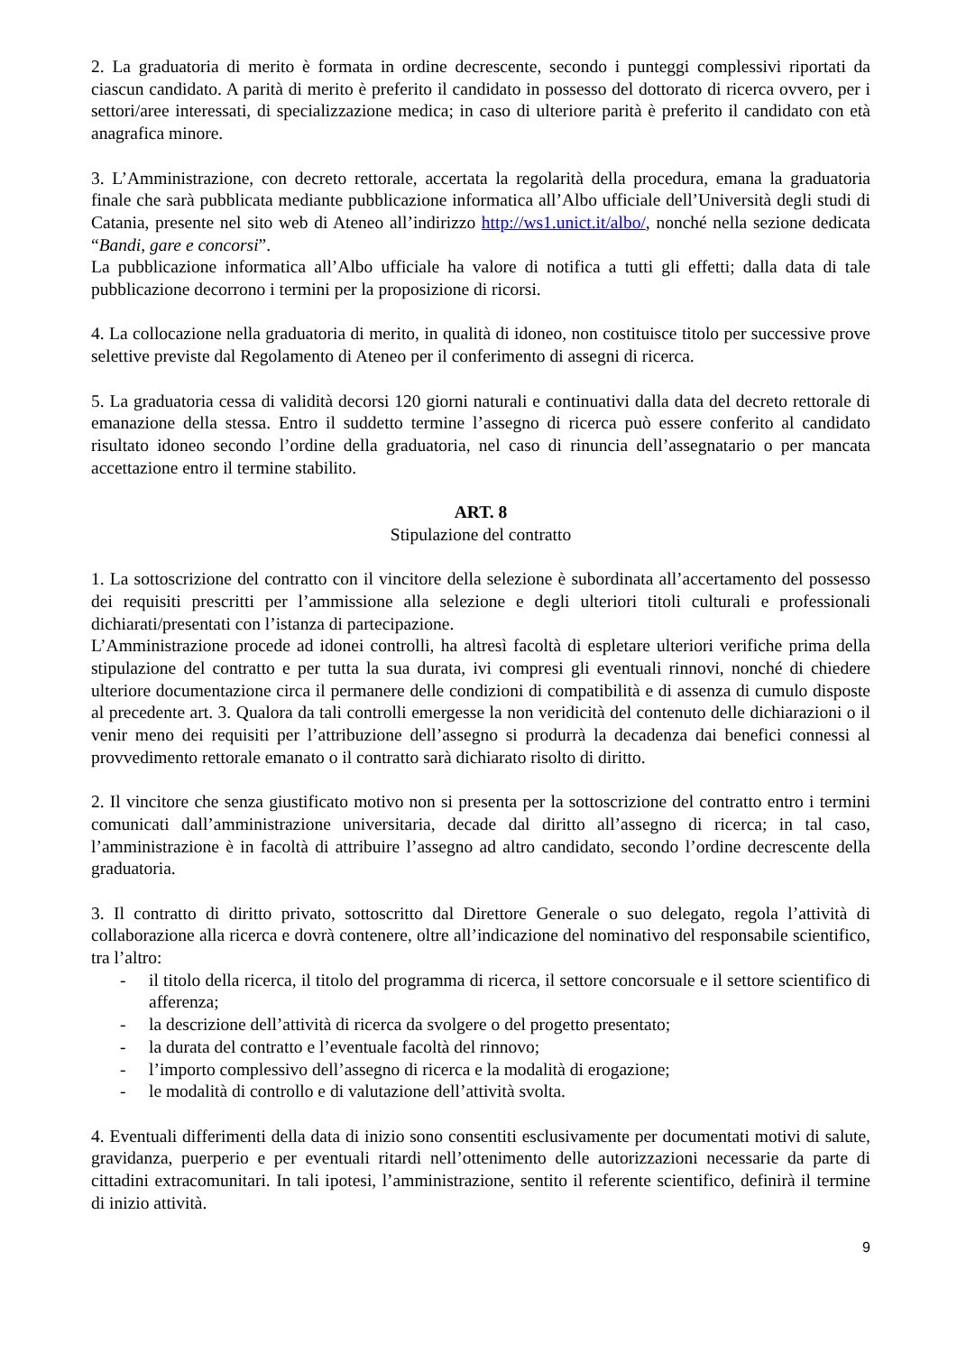2. La graduatoria di merito è formata in ordine decrescente, secondo i punteggi complessivi riportati da ciascun candidato. A parità di merito è preferito il candidato in possesso del dottorato di ricerca ovvero, per i settori/aree interessati, di specializzazione medica; in caso di ulteriore parità è preferito il candidato con età anagrafica minore.
3. L’Amministrazione, con decreto rettorale, accertata la regolarità della procedura, emana la graduatoria finale che sarà pubblicata mediante pubblicazione informatica all’Albo ufficiale dell’Università degli studi di Catania, presente nel sito web di Ateneo all’indirizzo http://ws1.unict.it/albo/, nonché nella sezione dedicata “Bandi, gare e concorsi”.
La pubblicazione informatica all’Albo ufficiale ha valore di notifica a tutti gli effetti; dalla data di tale pubblicazione decorrono i termini per la proposizione di ricorsi.
4. La collocazione nella graduatoria di merito, in qualità di idoneo, non costituisce titolo per successive prove selettive previste dal Regolamento di Ateneo per il conferimento di assegni di ricerca.
5. La graduatoria cessa di validità decorsi 120 giorni naturali e continuativi dalla data del decreto rettorale di emanazione della stessa. Entro il suddetto termine l’assegno di ricerca può essere conferito al candidato risultato idoneo secondo l’ordine della graduatoria, nel caso di rinuncia dell’assegnatario o per mancata accettazione entro il termine stabilito.
ART. 8
Stipulazione del contratto
1. La sottoscrizione del contratto con il vincitore della selezione è subordinata all’accertamento del possesso dei requisiti prescritti per l’ammissione alla selezione e degli ulteriori titoli culturali e professionali dichiarati/presentati con l’istanza di partecipazione.
L’Amministrazione procede ad idonei controlli, ha altresì facoltà di espletare ulteriori verifiche prima della stipulazione del contratto e per tutta la sua durata, ivi compresi gli eventuali rinnovi, nonché di chiedere ulteriore documentazione circa il permanere delle condizioni di compatibilità e di assenza di cumulo disposte al precedente art. 3. Qualora da tali controlli emergesse la non veridicità del contenuto delle dichiarazioni o il venir meno dei requisiti per l’attribuzione dell’assegno si produrrà la decadenza dai benefici connessi al provvedimento rettorale emanato o il contratto sarà dichiarato risolto di diritto.
2. Il vincitore che senza giustificato motivo non si presenta per la sottoscrizione del contratto entro i termini comunicati dall’amministrazione universitaria, decade dal diritto all’assegno di ricerca; in tal caso, l’amministrazione è in facoltà di attribuire l’assegno ad altro candidato, secondo l’ordine decrescente della graduatoria.
3. Il contratto di diritto privato, sottoscritto dal Direttore Generale o suo delegato, regola l’attività di collaborazione alla ricerca e dovrà contenere, oltre all’indicazione del nominativo del responsabile scientifico, tra l’altro:
- il titolo della ricerca, il titolo del programma di ricerca, il settore concorsuale e il settore scientifico di afferenza;
- la descrizione dell’attività di ricerca da svolgere o del progetto presentato;
- la durata del contratto e l’eventuale facoltà del rinnovo;
- l’importo complessivo dell’assegno di ricerca e la modalità di erogazione;
- le modalità di controllo e di valutazione dell’attività svolta.
4. Eventuali differimenti della data di inizio sono consentiti esclusivamente per documentati motivi di salute, gravidanza, puerperio e per eventuali ritardi nell’ottenimento delle autorizzazioni necessarie da parte di cittadini extracomunitari. In tali ipotesi, l’amministrazione, sentito il referente scientifico, definirà il termine di inizio attività.
9